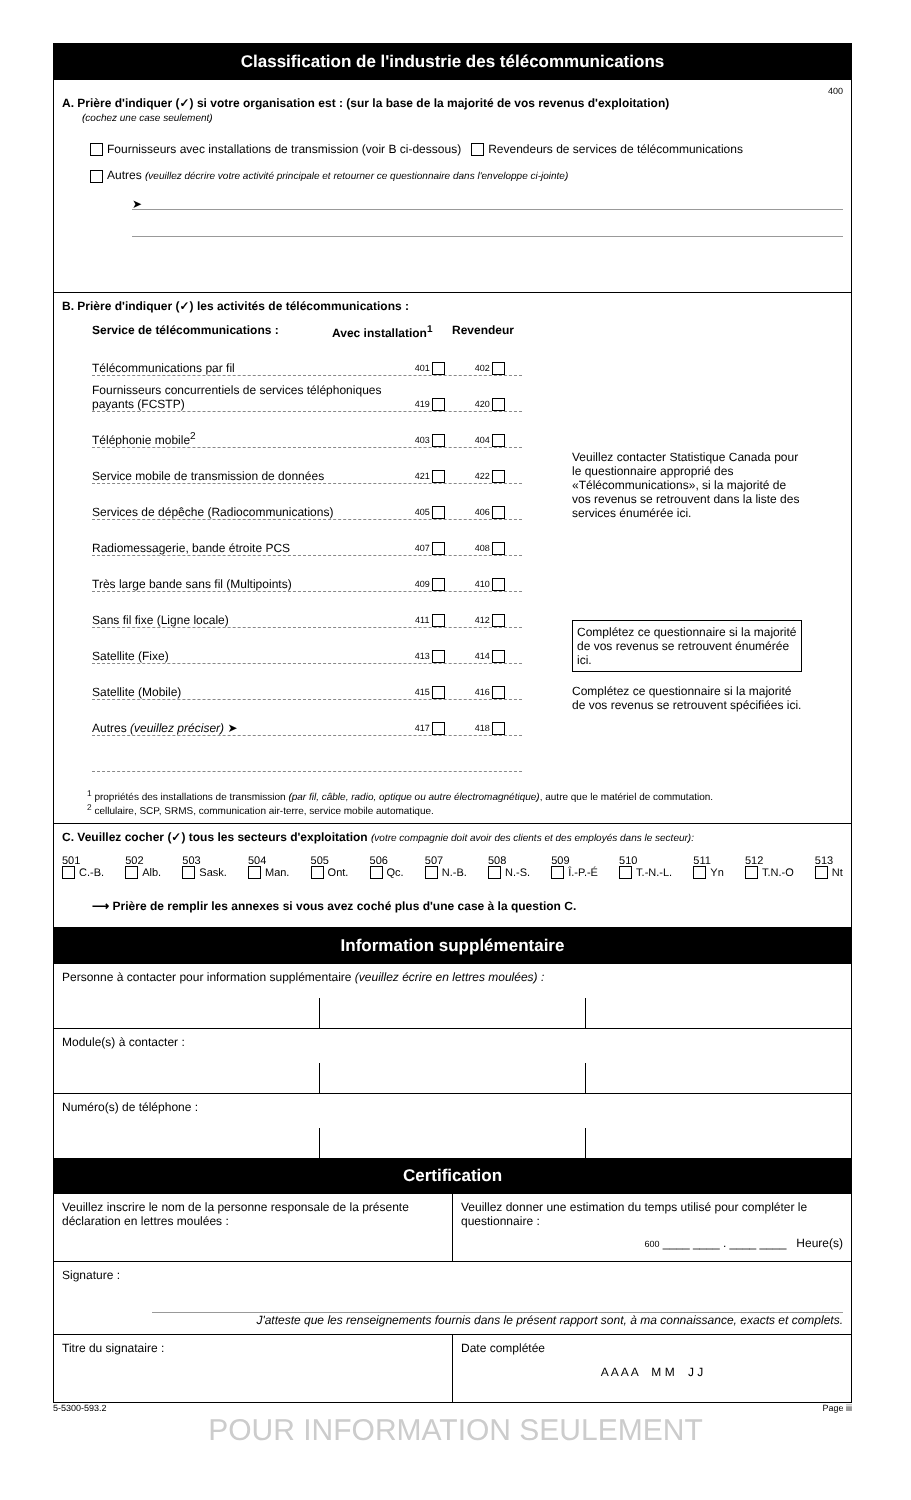Classification de l'industrie des télécommunications
400
A. Prière d'indiquer (✓) si votre organisation est : (sur la base de la majorité de vos revenus d'exploitation)
(cochez une case seulement)
Fournisseurs avec installations de transmission (voir B ci-dessous) Revendeurs de services de télécommunications
Autres (veuillez décrire votre activité principale et retourner ce questionnaire dans l'enveloppe ci-jointe)
➤
B. Prière d'indiquer (✓) les activités de télécommunications :
Service de télécommunications : Avec installation<sup>1</sup> Revendeur
Télécommunications par fil 401 402
Fournisseurs concurrentiels de services téléphoniques payants (FCSTP) 419 420
Téléphonie mobile<sup>2</sup> 403 404
Service mobile de transmission de données 421 422
Services de dépêche (Radiocommunications) 405 406
Radiomessagerie, bande étroite PCS 407 408
Très large bande sans fil (Multipoints) 409 410
Sans fil fixe (Ligne locale) 411 412
Satellite (Fixe) 413 414
Satellite (Mobile) 415 416
Autres (veuillez préciser) ➤ 417 418
Veuillez contacter Statistique Canada pour le questionnaire approprié des «Télécommunications», si la majorité de vos revenus se retrouvent dans la liste des services énumérée ici.
Complétez ce questionnaire si la majorité de vos revenus se retrouvent énumérée ici.
Complétez ce questionnaire si la majorité de vos revenus se retrouvent spécifiées ici.
<sup>1</sup> propriétés des installations de transmission (par fil, câble, radio, optique ou autre électromagnétique), autre que le matériel de commutation.
<sup>2</sup> cellulaire, SCP, SRMS, communication air-terre, service mobile automatique.
C. Veuillez cocher (✓) tous les secteurs d'exploitation (votre compagnie doit avoir des clients et des employés dans le secteur):
501
C.-B. 502
Alb. 503
Sask. 504
Man. 505
Ont. 506
Qc. 507
N.-B. 508
N.-S. 509
Î.-P.-É 510
T.-N.-L. 511
Yn 512
T.N.-O 513
Nt
⟶ Prière de remplir les annexes si vous avez coché plus d'une case à la question C.
Information supplémentaire
Personne à contacter pour information supplémentaire (veuillez écrire en lettres moulées) :
Module(s) à contacter :
Numéro(s) de téléphone :
Certification
Veuillez inscrire le nom de la personne responsale de la présente déclaration en lettres moulées :
Veuillez donner une estimation du temps utilisé pour compléter le questionnaire :
600 ____ ____ . ____ ____ Heure(s)
Signature :
J'atteste que les renseignements fournis dans le présent rapport sont, à ma connaissance, exacts et complets.
Titre du signataire : Date complétée
A A A A M M J J
5-5300-593.2 Page iii
POUR INFORMATION SEULEMENT